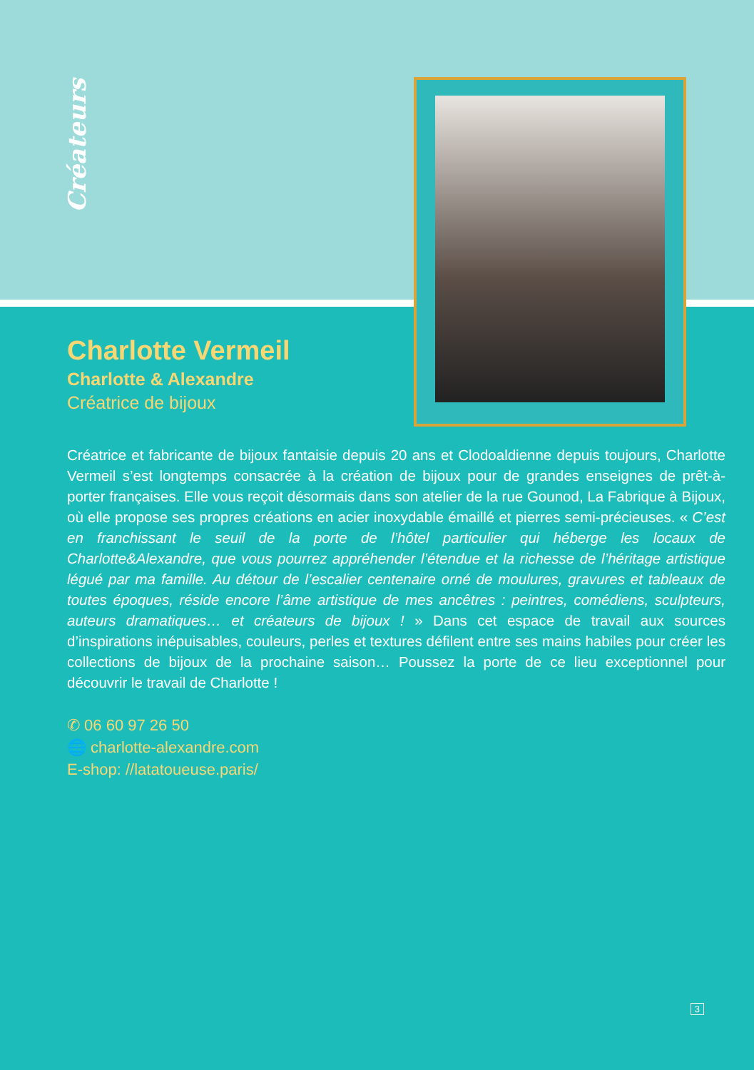Créateurs
Charlotte Vermeil
Charlotte & Alexandre
Créatrice de bijoux
Créatrice et fabricante de bijoux fantaisie depuis 20 ans et Clodoaldienne depuis toujours, Charlotte Vermeil s’est longtemps consacrée à la création de bijoux pour de grandes enseignes de prêt-à-porter françaises. Elle vous reçoit désormais dans son atelier de la rue Gounod, La Fabrique à Bijoux, où elle propose ses propres créations en acier inoxydable émaillé et pierres semi-précieuses. « C’est en franchissant le seuil de la porte de l’hôtel particulier qui héberge les locaux de Charlotte&Alexandre, que vous pourrez appréhender l’étendue et la richesse de l’héritage artistique légué par ma famille. Au détour de l’escalier centenaire orné de moulures, gravures et tableaux de toutes époques, réside encore l’âme artistique de mes ancêtres : peintres, comédiens, sculpteurs, auteurs dramatiques… et créateurs de bijoux ! » Dans cet espace de travail aux sources d’inspirations inépuisables, couleurs, perles et textures défilent entre ses mains habiles pour créer les collections de bijoux de la prochaine saison… Poussez la porte de ce lieu exceptionnel pour découvrir le travail de Charlotte !
✆ 06 60 97 26 50
🌐 charlotte-alexandre.com
E-shop: //latatoueuse.paris/
3